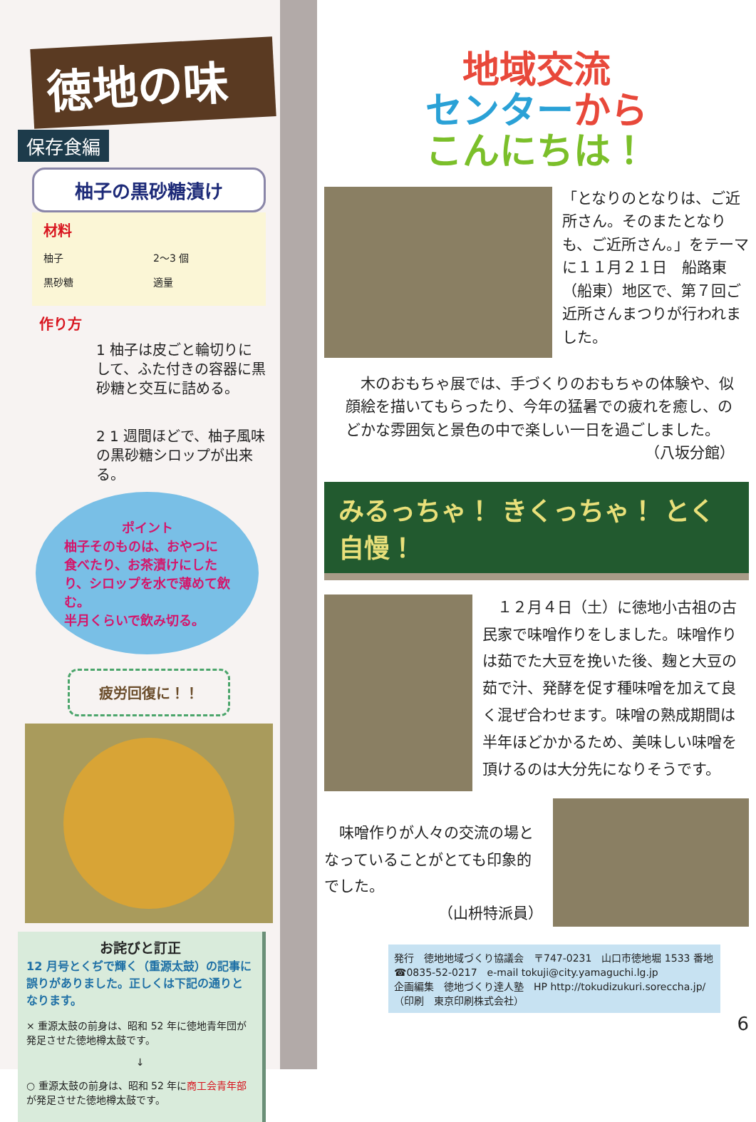徳地の味
保存食編
柚子の黒砂糖漬け
材料
柚子　　　　　　　　　2〜3 個
黒砂糖　　　　　　　　適量
作り方
1 柚子は皮ごと輪切りにして、ふた付きの容器に黒砂糖と交互に詰める。
2 1 週間ほどで、柚子風味の黒砂糖シロップが出来る。
ポイント
柚子そのものは、おやつに食べたり、お茶漬けにしたり、シロップを水で薄めて飲む。
半月くらいで飲み切る。
疲労回復に！！
お詫びと訂正
12 月号とくぢで輝く（重源太鼓）の記事に誤りがありました。正しくは下記の通りとなります。
× 重源太鼓の前身は、昭和 52 年に徳地青年団が発足させた徳地樽太鼓です。
↓
○ 重源太鼓の前身は、昭和 52 年に商工会青年部が発足させた徳地樽太鼓です。
地域交流
センターから
こんにちは！
「となりのとなりは、ご近所さん。そのまたとなりも、ご近所さん。」をテーマに１１月２１日　船路東（船東）地区で、第７回ご近所さんまつりが行われました。
　木のおもちゃ展では、手づくりのおもちゃの体験や、似顔絵を描いてもらったり、今年の猛暑での疲れを癒し、のどかな雰囲気と景色の中で楽しい一日を過ごしました。
（八坂分館）
みるっちゃ！ きくっちゃ！ とく自慢！
　１２月４日（土）に徳地小古祖の古民家で味噌作りをしました。味噌作りは茹でた大豆を挽いた後、麹と大豆の茹で汁、発酵を促す種味噌を加えて良く混ぜ合わせます。味噌の熟成期間は半年ほどかかるため、美味しい味噌を頂けるのは大分先になりそうです。
　味噌作りが人々の交流の場となっていることがとても印象的でした。
（山枡特派員）
発行　徳地地域づくり協議会　〒747-0231　山口市徳地堀 1533 番地
☎0835-52-0217　e-mail tokuji@city.yamaguchi.lg.jp
企画編集　徳地づくり達人塾　HP http://tokudizukuri.sorecchа.jp/
（印刷　東京印刷株式会社）
6